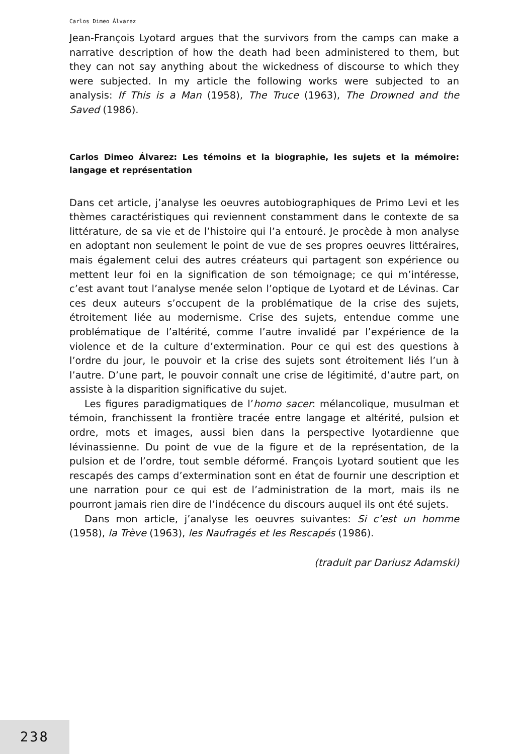Carlos Dimeo Álvarez
Jean-François Lyotard argues that the survivors from the camps can make a narrative description of how the death had been administered to them, but they can not say anything about the wickedness of discourse to which they were subjected. In my article the following works were subjected to an analysis: If This is a Man (1958), The Truce (1963), The Drowned and the Saved (1986).
Carlos Dimeo Álvarez: Les témoins et la biographie, les sujets et la mémoire: langage et représentation
Dans cet article, j’analyse les oeuvres autobiographiques de Primo Levi et les thèmes caractéristiques qui reviennent constamment dans le contexte de sa littérature, de sa vie et de l’histoire qui l’a entouré. Je procède à mon analyse en adoptant non seulement le point de vue de ses propres oeuvres littéraires, mais également celui des autres créateurs qui partagent son expérience ou mettent leur foi en la signification de son témoignage; ce qui m’intéresse, c’est avant tout l’analyse menée selon l’optique de Lyotard et de Lévinas. Car ces deux auteurs s’occupent de la problématique de la crise des sujets, étroitement liée au modernisme. Crise des sujets, entendue comme une problématique de l’altérité, comme l’autre invalidé par l’expérience de la violence et de la culture d’extermination. Pour ce qui est des questions à l’ordre du jour, le pouvoir et la crise des sujets sont étroitement liés l’un à l’autre. D’une part, le pouvoir connaît une crise de légitimité, d’autre part, on assiste à la disparition significative du sujet.
Les figures paradigmatiques de l’homo sacer: mélancolique, musulman et témoin, franchissent la frontière tracée entre langage et altérité, pulsion et ordre, mots et images, aussi bien dans la perspective lyotardienne que lévinassienne. Du point de vue de la figure et de la représentation, de la pulsion et de l’ordre, tout semble déformé. François Lyotard soutient que les rescapés des camps d’extermination sont en état de fournir une description et une narration pour ce qui est de l’administration de la mort, mais ils ne pourront jamais rien dire de l’indécence du discours auquel ils ont été sujets.
Dans mon article, j’analyse les oeuvres suivantes: Si c’est un homme (1958), la Trève (1963), les Naufragés et les Rescapés (1986).
(traduit par Dariusz Adamski)
238